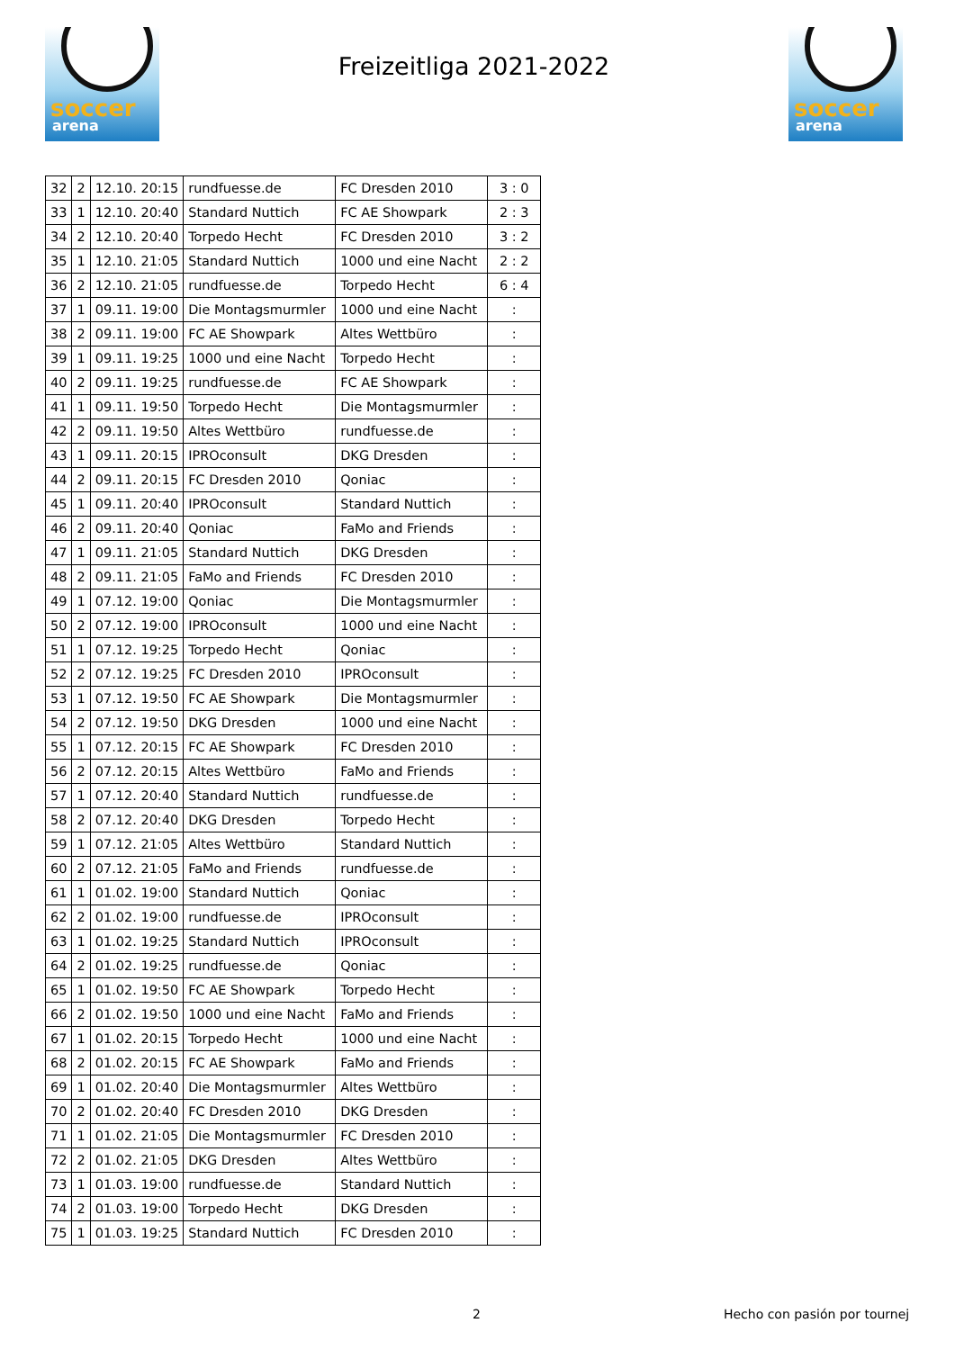soccer
arena
Freizeitliga 2021-2022
soccer
arena
| 32 | 2 | 12.10. 20:15 | rundfuesse.de | FC Dresden 2010 | 3 : 0 |
| 33 | 1 | 12.10. 20:40 | Standard Nuttich | FC AE Showpark | 2 : 3 |
| 34 | 2 | 12.10. 20:40 | Torpedo Hecht | FC Dresden 2010 | 3 : 2 |
| 35 | 1 | 12.10. 21:05 | Standard Nuttich | 1000 und eine Nacht | 2 : 2 |
| 36 | 2 | 12.10. 21:05 | rundfuesse.de | Torpedo Hecht | 6 : 4 |
| 37 | 1 | 09.11. 19:00 | Die Montagsmurmler | 1000 und eine Nacht | : |
| 38 | 2 | 09.11. 19:00 | FC AE Showpark | Altes Wettbüro | : |
| 39 | 1 | 09.11. 19:25 | 1000 und eine Nacht | Torpedo Hecht | : |
| 40 | 2 | 09.11. 19:25 | rundfuesse.de | FC AE Showpark | : |
| 41 | 1 | 09.11. 19:50 | Torpedo Hecht | Die Montagsmurmler | : |
| 42 | 2 | 09.11. 19:50 | Altes Wettbüro | rundfuesse.de | : |
| 43 | 1 | 09.11. 20:15 | IPROconsult | DKG Dresden | : |
| 44 | 2 | 09.11. 20:15 | FC Dresden 2010 | Qoniac | : |
| 45 | 1 | 09.11. 20:40 | IPROconsult | Standard Nuttich | : |
| 46 | 2 | 09.11. 20:40 | Qoniac | FaMo and Friends | : |
| 47 | 1 | 09.11. 21:05 | Standard Nuttich | DKG Dresden | : |
| 48 | 2 | 09.11. 21:05 | FaMo and Friends | FC Dresden 2010 | : |
| 49 | 1 | 07.12. 19:00 | Qoniac | Die Montagsmurmler | : |
| 50 | 2 | 07.12. 19:00 | IPROconsult | 1000 und eine Nacht | : |
| 51 | 1 | 07.12. 19:25 | Torpedo Hecht | Qoniac | : |
| 52 | 2 | 07.12. 19:25 | FC Dresden 2010 | IPROconsult | : |
| 53 | 1 | 07.12. 19:50 | FC AE Showpark | Die Montagsmurmler | : |
| 54 | 2 | 07.12. 19:50 | DKG Dresden | 1000 und eine Nacht | : |
| 55 | 1 | 07.12. 20:15 | FC AE Showpark | FC Dresden 2010 | : |
| 56 | 2 | 07.12. 20:15 | Altes Wettbüro | FaMo and Friends | : |
| 57 | 1 | 07.12. 20:40 | Standard Nuttich | rundfuesse.de | : |
| 58 | 2 | 07.12. 20:40 | DKG Dresden | Torpedo Hecht | : |
| 59 | 1 | 07.12. 21:05 | Altes Wettbüro | Standard Nuttich | : |
| 60 | 2 | 07.12. 21:05 | FaMo and Friends | rundfuesse.de | : |
| 61 | 1 | 01.02. 19:00 | Standard Nuttich | Qoniac | : |
| 62 | 2 | 01.02. 19:00 | rundfuesse.de | IPROconsult | : |
| 63 | 1 | 01.02. 19:25 | Standard Nuttich | IPROconsult | : |
| 64 | 2 | 01.02. 19:25 | rundfuesse.de | Qoniac | : |
| 65 | 1 | 01.02. 19:50 | FC AE Showpark | Torpedo Hecht | : |
| 66 | 2 | 01.02. 19:50 | 1000 und eine Nacht | FaMo and Friends | : |
| 67 | 1 | 01.02. 20:15 | Torpedo Hecht | 1000 und eine Nacht | : |
| 68 | 2 | 01.02. 20:15 | FC AE Showpark | FaMo and Friends | : |
| 69 | 1 | 01.02. 20:40 | Die Montagsmurmler | Altes Wettbüro | : |
| 70 | 2 | 01.02. 20:40 | FC Dresden 2010 | DKG Dresden | : |
| 71 | 1 | 01.02. 21:05 | Die Montagsmurmler | FC Dresden 2010 | : |
| 72 | 2 | 01.02. 21:05 | DKG Dresden | Altes Wettbüro | : |
| 73 | 1 | 01.03. 19:00 | rundfuesse.de | Standard Nuttich | : |
| 74 | 2 | 01.03. 19:00 | Torpedo Hecht | DKG Dresden | : |
| 75 | 1 | 01.03. 19:25 | Standard Nuttich | FC Dresden 2010 | : |
2 Hecho con pasión por tournej